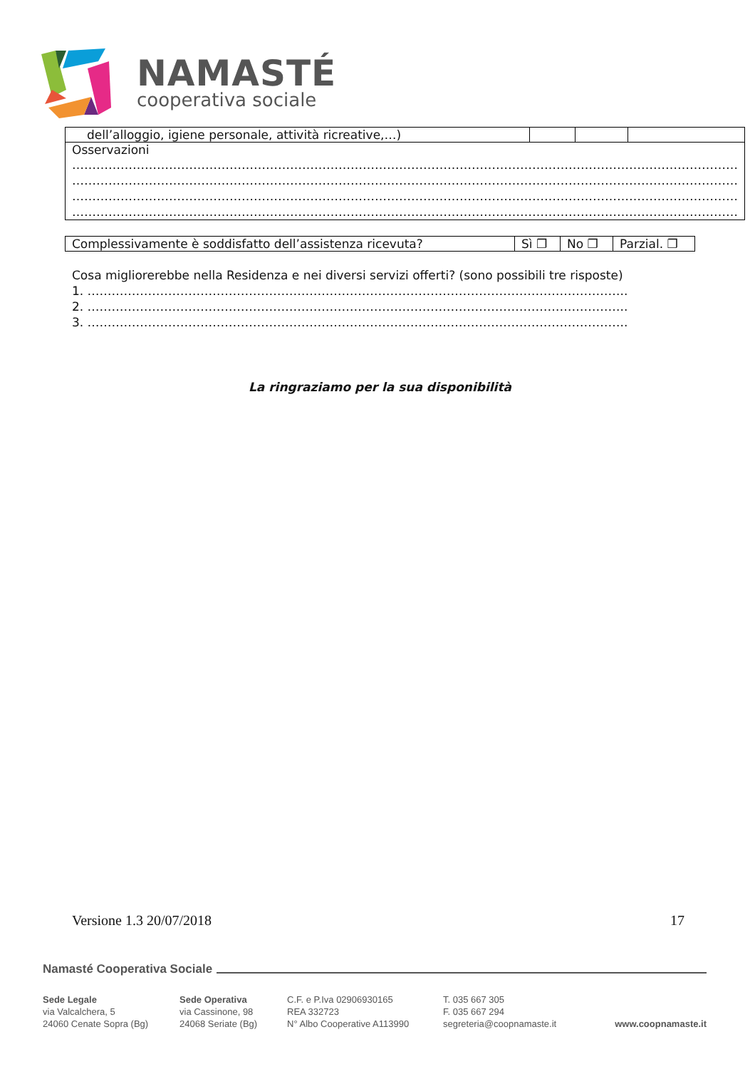NAMASTÉ
cooperativa sociale
| dell’alloggio, igiene personale, attività ricreative,…) | | | |
| Osservazioni ………………………………………………………………………………………………………………………………………………… ………………………………………………………………………………………………………………………………………………… ………………………………………………………………………………………………………………………………………………… ………………………………………………………………………………………………………………………………………………… | | | |
| Complessivamente è soddisfatto dell’assistenza ricevuta? | Sì ❐ | No ❐ | Parzial. ❐ |
Cosa migliorerebbe nella Residenza e nei diversi servizi offerti? (sono possibili tre risposte)
1. ……………………………………………………………………………………………………………………..
2. ……………………………………………………………………………………………………………………..
3. ……………………………………………………………………………………………………………………..
La ringraziamo per la sua disponibilità
Versione 1.3 20/07/2018 17
Namasté Cooperativa Sociale
Sede Legale
via Valcalchera, 5
24060 Cenate Sopra (Bg)
Sede Operativa
via Cassinone, 98
24068 Seriate (Bg)
C.F. e P.Iva 02906930165
REA 332723
N° Albo Cooperative A113990
T. 035 667 305
F. 035 667 294
segreteria@coopnamaste.it
www.coopnamaste.it